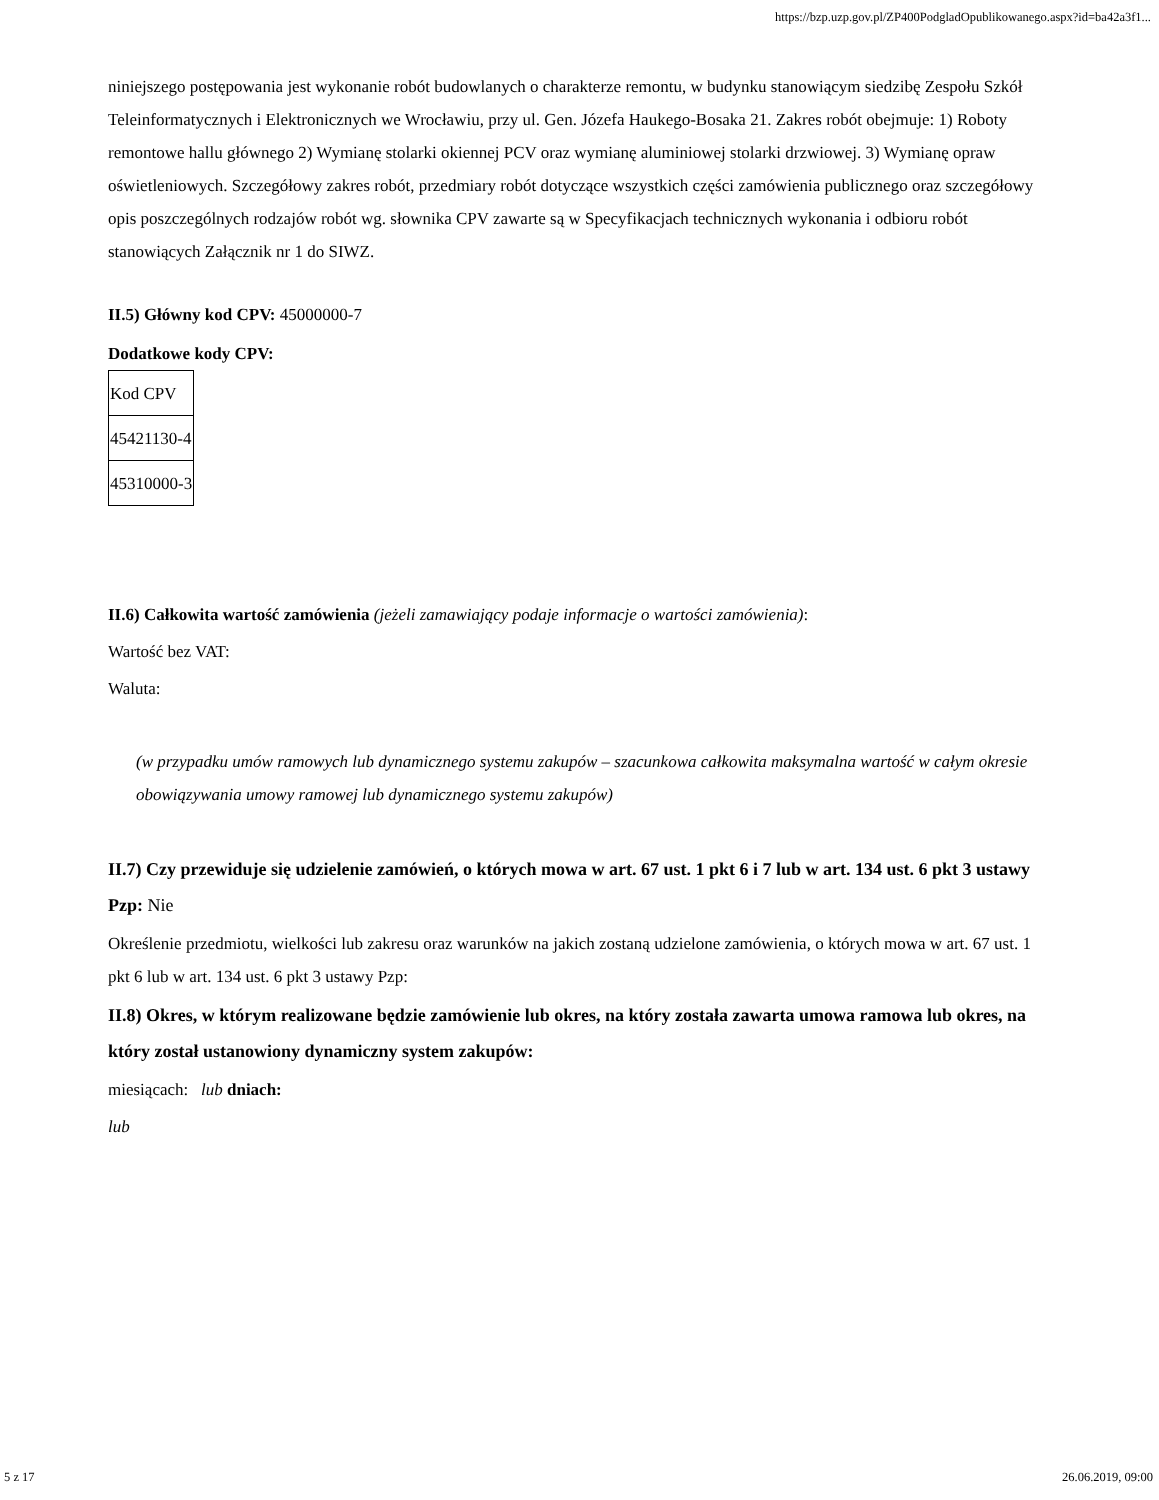https://bzp.uzp.gov.pl/ZP400PodgladOpublikowanego.aspx?id=ba42a3f1...
niniejszego postępowania jest wykonanie robót budowlanych o charakterze remontu, w budynku stanowiącym siedzibę Zespołu Szkół Teleinformatycznych i Elektronicznych we Wrocławiu, przy ul. Gen. Józefa Haukego-Bosaka 21. Zakres robót obejmuje: 1) Roboty remontowe hallu głównego 2) Wymianę stolarki okiennej PCV oraz wymianę aluminiowej stolarki drzwiowej. 3) Wymianę opraw oświetleniowych. Szczegółowy zakres robót, przedmiary robót dotyczące wszystkich części zamówienia publicznego oraz szczegółowy opis poszczególnych rodzajów robót wg. słownika CPV zawarte są w Specyfikacjach technicznych wykonania i odbioru robót stanowiących Załącznik nr 1 do SIWZ.
II.5) Główny kod CPV: 45000000-7
Dodatkowe kody CPV:
| Kod CPV |
| 45421130-4 |
| 45310000-3 |
II.6) Całkowita wartość zamówienia (jeżeli zamawiający podaje informacje o wartości zamówienia):
Wartość bez VAT:
Waluta:
(w przypadku umów ramowych lub dynamicznego systemu zakupów – szacunkowa całkowita maksymalna wartość w całym okresie obowiązywania umowy ramowej lub dynamicznego systemu zakupów)
II.7) Czy przewiduje się udzielenie zamówień, o których mowa w art. 67 ust. 1 pkt 6 i 7 lub w art. 134 ust. 6 pkt 3 ustawy Pzp: Nie
Określenie przedmiotu, wielkości lub zakresu oraz warunków na jakich zostaną udzielone zamówienia, o których mowa w art. 67 ust. 1 pkt 6 lub w art. 134 ust. 6 pkt 3 ustawy Pzp:
II.8) Okres, w którym realizowane będzie zamówienie lub okres, na który została zawarta umowa ramowa lub okres, na który został ustanowiony dynamiczny system zakupów:
miesiącach: lub dniach:
lub
5 z 17 26.06.2019, 09:00